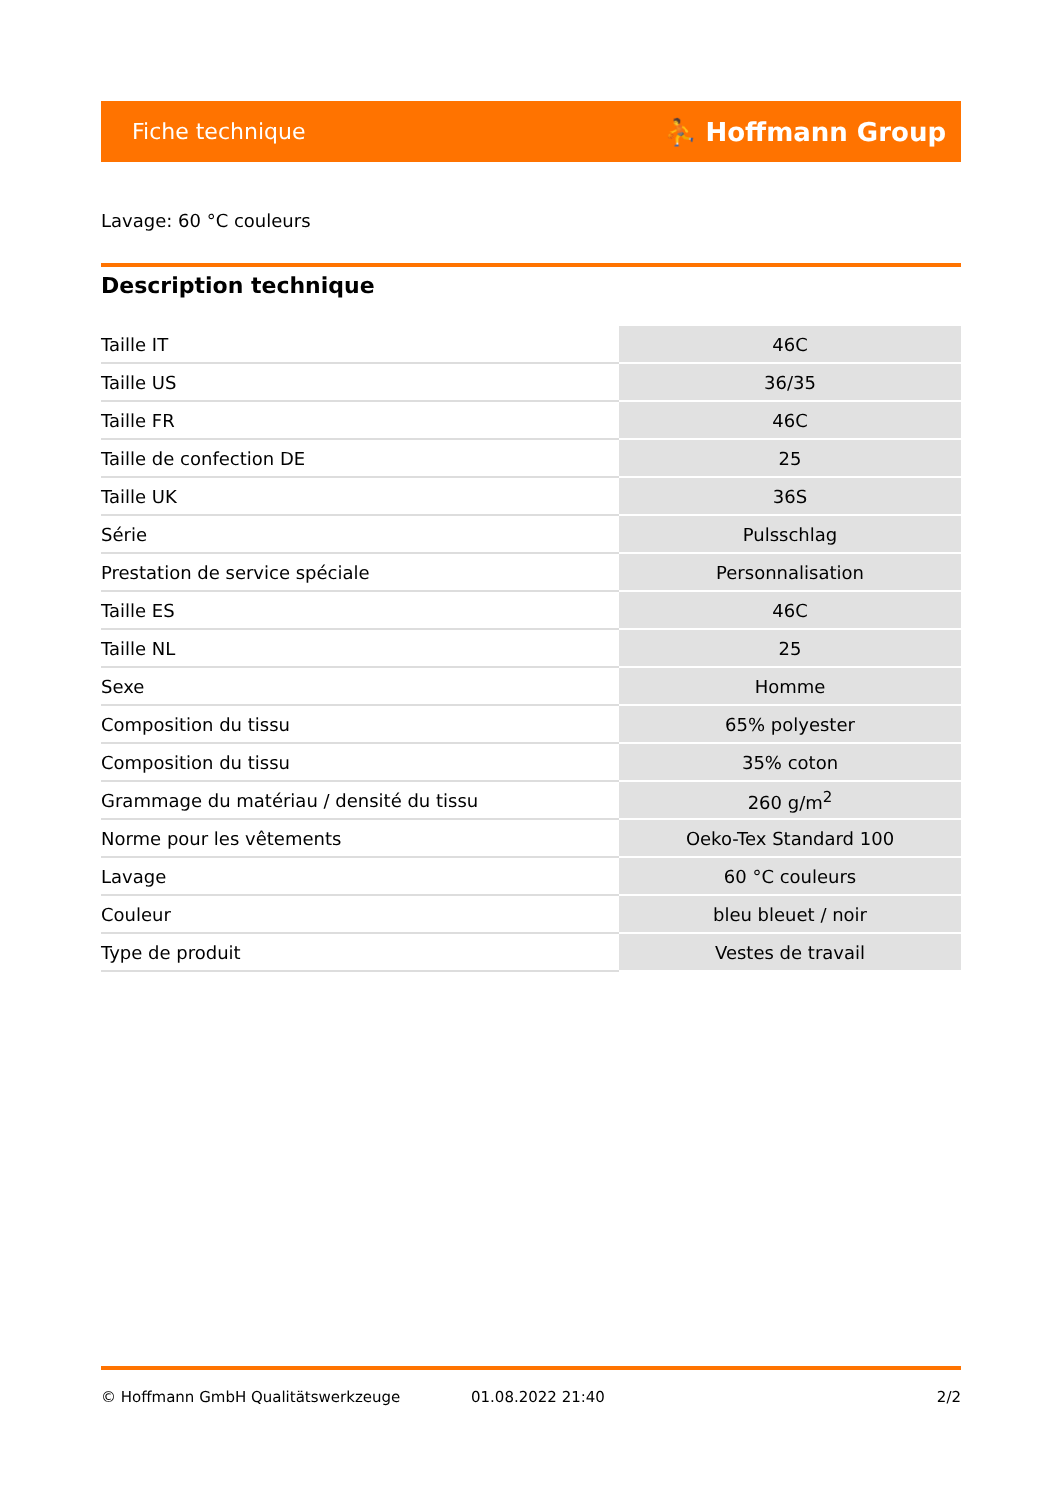Fiche technique ⛹ Hoffmann Group
Lavage: 60 °C couleurs
Description technique
| Taille IT | 46C |
| Taille US | 36/35 |
| Taille FR | 46C |
| Taille de confection DE | 25 |
| Taille UK | 36S |
| Série | Pulsschlag |
| Prestation de service spéciale | Personnalisation |
| Taille ES | 46C |
| Taille NL | 25 |
| Sexe | Homme |
| Composition du tissu | 65% polyester |
| Composition du tissu | 35% coton |
| Grammage du matériau / densité du tissu | 260 g/m<sup>2</sup> |
| Norme pour les vêtements | Oeko-Tex Standard 100 |
| Lavage | 60 °C couleurs |
| Couleur | bleu bleuet / noir |
| Type de produit | Vestes de travail |
© Hoffmann GmbH Qualitätswerkzeuge 01.08.2022 21:40 2/2